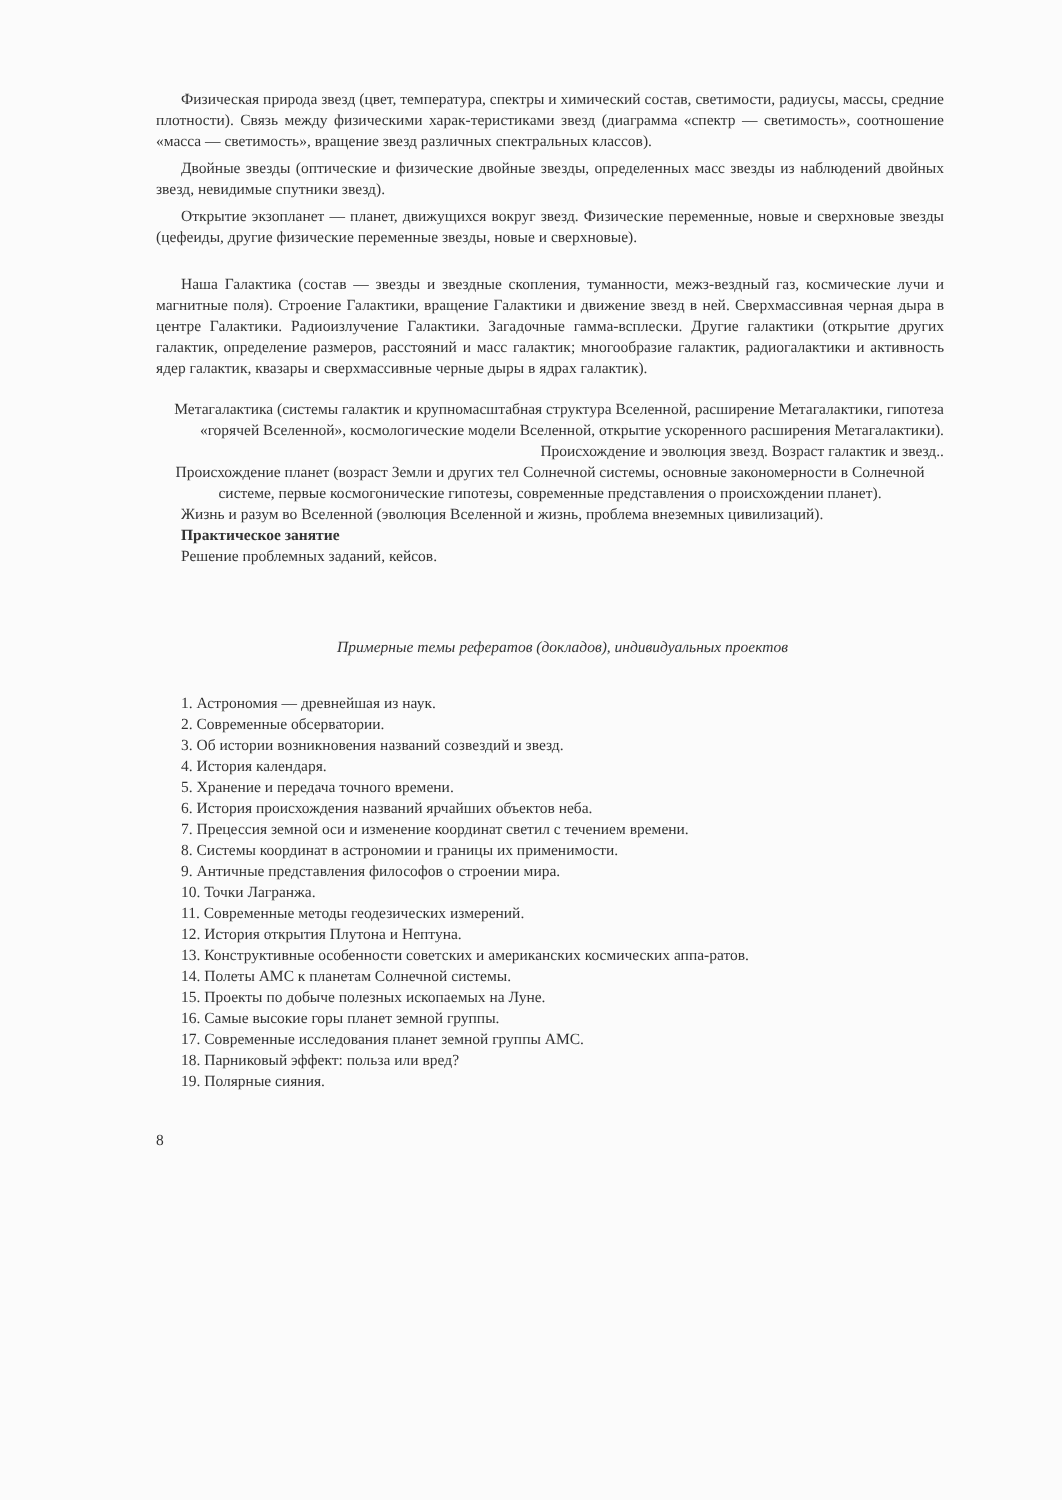Физическая природа звезд (цвет, температура, спектры и химический состав, светимости, радиусы, массы, средние плотности). Связь между физическими харак-теристиками звезд (диаграмма «спектр — светимость», соотношение «масса — светимость», вращение звезд различных спектральных классов).
Двойные звезды (оптические и физические двойные звезды, определенных масс звезды из наблюдений двойных звезд, невидимые спутники звезд).
Открытие экзопланет — планет, движущихся вокруг звезд. Физические переменные, новые и сверхновые звезды (цефеиды, другие физические переменные звезды, новые и сверхновые).
Наша Галактика (состав — звезды и звездные скопления, туманности, межз-вездный газ, космические лучи и магнитные поля). Строение Галактики, вращение Галактики и движение звезд в ней. Сверхмассивная черная дыра в центре Галактики. Радиоизлучение Галактики. Загадочные гамма-всплески. Другие галактики (открытие других галактик, определение размеров, расстояний и масс галактик; многообразие галактик, радиогалактики и активность ядер галактик, квазары и сверхмассивные черные дыры в ядрах галактик).
Метагалактика (системы галактик и крупномасштабная структура Вселенной, расширение Метагалактики, гипотеза «горячей Вселенной», космологические модели Вселенной, открытие ускоренного расширения Метагалактики). Происхождение и эволюция звезд. Возраст галактик и звезд..
Происхождение планет (возраст Земли и других тел Солнечной системы, основные закономерности в Солнечной системе, первые космогонические гипотезы, современные представления о происхождении планет).
Жизнь и разум во Вселенной (эволюция Вселенной и жизнь, проблема внеземных цивилизаций).
Практическое занятие
Решение проблемных заданий, кейсов.
Примерные темы рефератов (докладов), индивидуальных проектов
1. Астрономия — древнейшая из наук.
2. Современные обсерватории.
3. Об истории возникновения названий созвездий и звезд.
4. История календаря.
5. Хранение и передача точного времени.
6. История происхождения названий ярчайших объектов неба.
7. Прецессия земной оси и изменение координат светил с течением времени.
8. Системы координат в астрономии и границы их применимости.
9. Античные представления философов о строении мира.
10. Точки Лагранжа.
11. Современные методы геодезических измерений.
12. История открытия Плутона и Нептуна.
13. Конструктивные особенности советских и американских космических аппа-ратов.
14. Полеты АМС к планетам Солнечной системы.
15. Проекты по добыче полезных ископаемых на Луне.
16. Самые высокие горы планет земной группы.
17. Современные исследования планет земной группы АМС.
18. Парниковый эффект: польза или вред?
19. Полярные сияния.
8